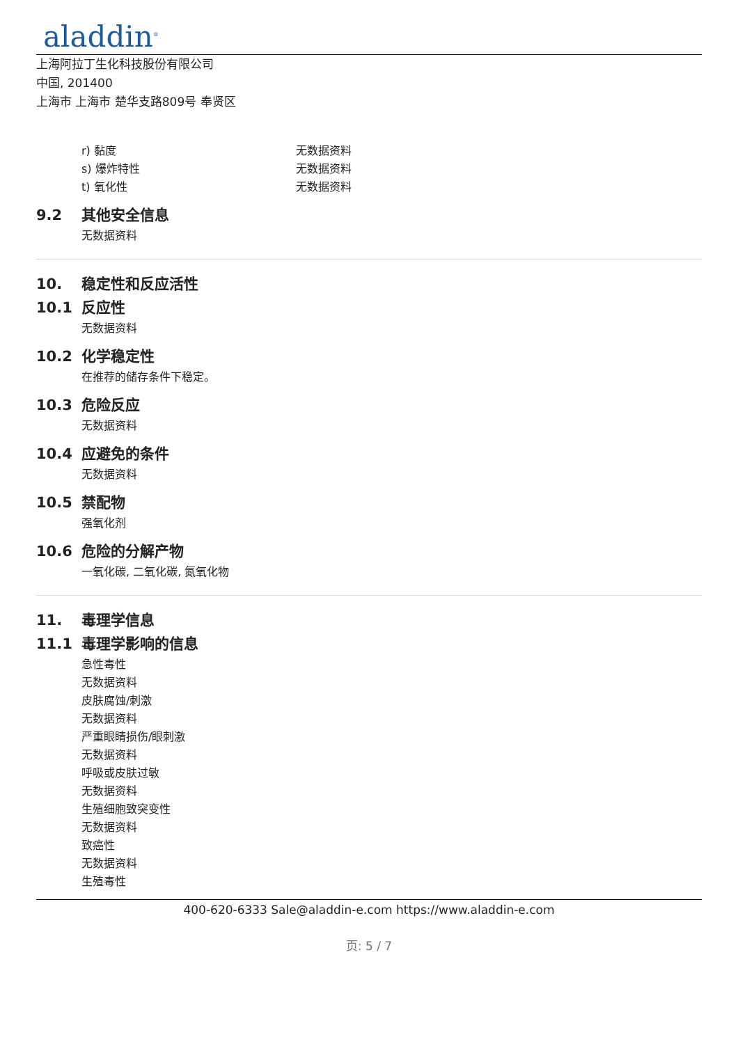aladdin<sup>®</sup>
上海阿拉丁生化科技股份有限公司
中国, 201400
上海市 上海市 楚华支路809号 奉贤区
r) 黏度 无数据资料
s) 爆炸特性 无数据资料
t) 氧化性 无数据资料
9.2 其他安全信息
无数据资料
10. 稳定性和反应活性
10.1 反应性
无数据资料
10.2 化学稳定性
在推荐的储存条件下稳定。
10.3 危险反应
无数据资料
10.4 应避免的条件
无数据资料
10.5 禁配物
强氧化剂
10.6 危险的分解产物
一氧化碳, 二氧化碳, 氮氧化物
11. 毒理学信息
11.1 毒理学影响的信息
急性毒性
无数据资料
皮肤腐蚀/刺激
无数据资料
严重眼睛损伤/眼刺激
无数据资料
呼吸或皮肤过敏
无数据资料
生殖细胞致突变性
无数据资料
致癌性
无数据资料
生殖毒性
400-620-6333 Sale@aladdin-e.com https://www.aladdin-e.com
页: 5 / 7